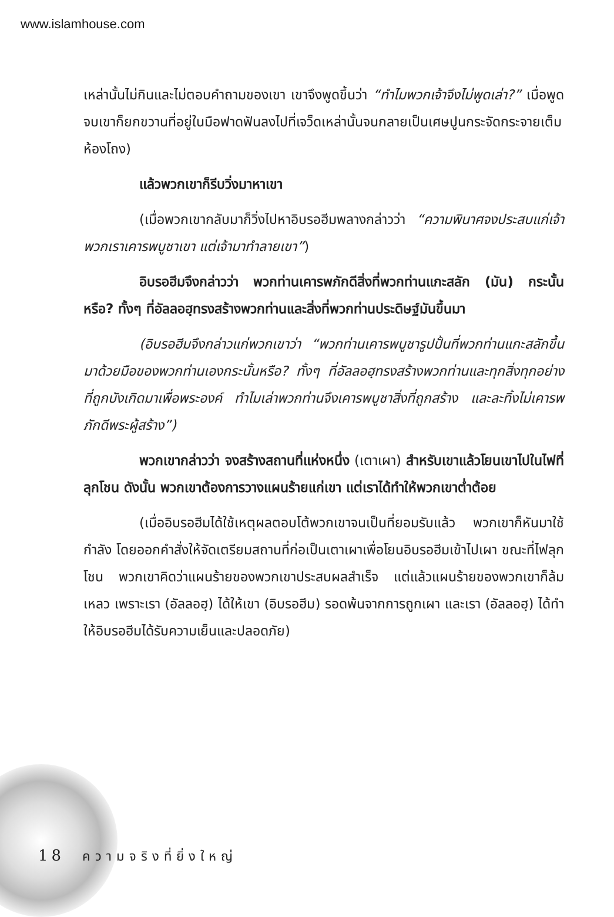www.islamhouse.com
เหล่านั้นไม่กินและไม่ตอบคำถามของเขา เขาจึงพูดขึ้นว่า “ทำไมพวกเจ้าจึงไม่พูดเล่า?” เมื่อพูดจบเขาก็ยกขวานที่อยู่ในมือฟาดฟันลงไปที่เจว็ดเหล่านั้นจนกลายเป็นเศษปูนกระจัดกระจายเต็มห้องโถง)
แล้วพวกเขาก็รีบวิ่งมาหาเขา
(เมื่อพวกเขากลับมาก็วิ่งไปหาอิบรอฮีมพลางกล่าวว่า “ความพินาศจงประสบแก่เจ้า พวกเราเคารพบูชาเขา แต่เจ้ามาทำลายเขา”)
อิบรอฮีมจึงกล่าวว่า พวกท่านเคารพภักดีสิ่งที่พวกท่านแกะสลัก (มัน) กระนั้นหรือ? ทั้งๆ ที่อัลลอฮฺทรงสร้างพวกท่านและสิ่งที่พวกท่านประดิษฐ์มันขึ้นมา
(อิบรอฮีมจึงกล่าวแก่พวกเขาว่า “พวกท่านเคารพบูชารูปปั้นที่พวกท่านแกะสลักขึ้นมาด้วยมือของพวกท่านเองกระนั้นหรือ? ทั้งๆ ที่อัลลอฮฺทรงสร้างพวกท่านและทุกสิ่งทุกอย่างที่ถูกบังเกิดมาเพื่อพระองค์ ทำไมเล่าพวกท่านจึงเคารพบูชาสิ่งที่ถูกสร้าง และละทิ้งไม่เคารพภักดีพระผู้สร้าง”)
พวกเขากล่าวว่า จงสร้างสถานที่แห่งหนึ่ง (เตาเผา) สำหรับเขาแล้วโยนเขาไปในไฟที่ลุกโชน ดังนั้น พวกเขาต้องการวางแผนร้ายแก่เขา แต่เราได้ทำให้พวกเขาต่ำต้อย
(เมื่ออิบรอฮีมได้ใช้เหตุผลตอบโต้พวกเขาจนเป็นที่ยอมรับแล้ว พวกเขาก็หันมาใช้กำลัง โดยออกคำสั่งให้จัดเตรียมสถานที่ก่อเป็นเตาเผาเพื่อโยนอิบรอฮีมเข้าไปเผา ขณะที่ไฟลุกโชน พวกเขาคิดว่าแผนร้ายของพวกเขาประสบผลสำเร็จ แต่แล้วแผนร้ายของพวกเขาก็ล้มเหลว เพราะเรา (อัลลอฮฺ) ได้ให้เขา (อิบรอฮีม) รอดพ้นจากการถูกเผา และเรา (อัลลอฮฺ) ได้ทำให้อิบรอฮีมได้รับความเย็นและปลอดภัย)
18 ความจริงที่ยิ่งใหญ่